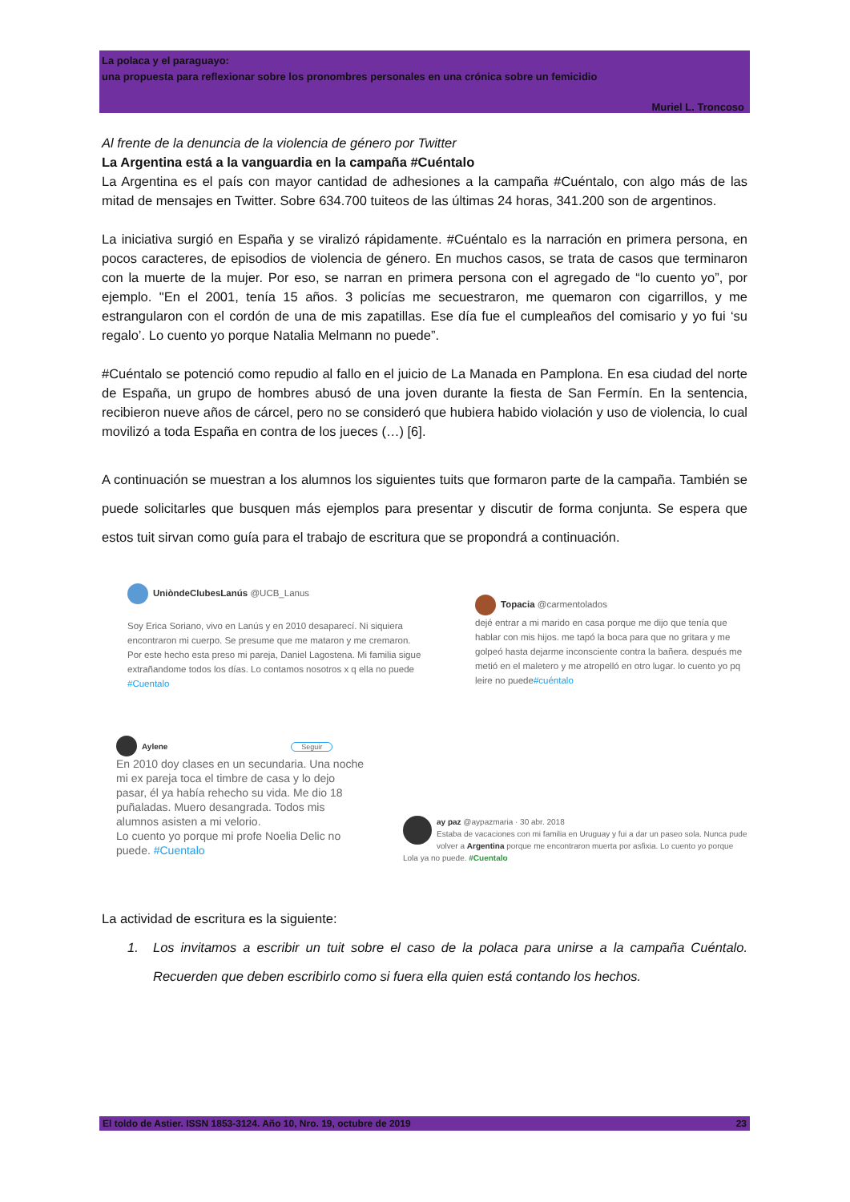La polaca y el paraguayo:
una propuesta para reflexionar sobre los pronombres personales en una crónica sobre un femicidio
Muriel L. Troncoso
Al frente de la denuncia de la violencia de género por Twitter
La Argentina está a la vanguardia en la campaña #Cuéntalo
La Argentina es el país con mayor cantidad de adhesiones a la campaña #Cuéntalo, con algo más de las mitad de mensajes en Twitter. Sobre 634.700 tuiteos de las últimas 24 horas, 341.200 son de argentinos.
La iniciativa surgió en España y se viralizó rápidamente. #Cuéntalo es la narración en primera persona, en pocos caracteres, de episodios de violencia de género. En muchos casos, se trata de casos que terminaron con la muerte de la mujer. Por eso, se narran en primera persona con el agregado de “lo cuento yo”, por ejemplo. "En el 2001, tenía 15 años. 3 policías me secuestraron, me quemaron con cigarrillos, y me estrangularon con el cordón de una de mis zapatillas. Ese día fue el cumpleaños del comisario y yo fui ‘su regalo’. Lo cuento yo porque Natalia Melmann no puede”.
#Cuéntalo se potenció como repudio al fallo en el juicio de La Manada en Pamplona. En esa ciudad del norte de España, un grupo de hombres abusó de una joven durante la fiesta de San Fermín. En la sentencia, recibieron nueve años de cárcel, pero no se consideró que hubiera habido violación y uso de violencia, lo cual movilizó a toda España en contra de los jueces (…) [6].
A continuación se muestran a los alumnos los siguientes tuits que formaron parte de la campaña. También se puede solicitarles que busquen más ejemplos para presentar y discutir de forma conjunta. Se espera que estos tuit sirvan como guía para el trabajo de escritura que se propondrá a continuación.
UniòndeClubesLanús @UCB_Lanus
Soy Erica Soriano, vivo en Lanús y en 2010 desaparecí. Ni siquiera encontraron mi cuerpo. Se presume que me mataron y me cremaron. Por este hecho esta preso mi pareja, Daniel Lagostena. Mi familia sigue extrañandome todos los días. Lo contamos nosotros x q ella no puede #Cuentalo
Topacia @carmentolados
dejé entrar a mi marido en casa porque me dijo que tenía que hablar con mis hijos. me tapó la boca para que no gritara y me golpeó hasta dejarme inconsciente contra la bañera. después me metió en el maletero y me atropelló en otro lugar. lo cuento yo pq leire no puede#cuéntalo
Aylene Seguir
En 2010 doy clases en un secundaria. Una noche mi ex pareja toca el timbre de casa y lo dejo pasar, él ya había rehecho su vida. Me dio 18 puñaladas. Muero desangrada. Todos mis alumnos asisten a mi velorio.
Lo cuento yo porque mi profe Noelia Delic no puede. #Cuentalo
ay paz @aypazmaria · 30 abr. 2018
Estaba de vacaciones con mi familia en Uruguay y fui a dar un paseo sola. Nunca pude volver a Argentina porque me encontraron muerta por asfixia. Lo cuento yo porque Lola ya no puede. #Cuentalo
La actividad de escritura es la siguiente:
1. Los invitamos a escribir un tuit sobre el caso de la polaca para unirse a la campaña Cuéntalo. Recuerden que deben escribirlo como si fuera ella quien está contando los hechos.
El toldo de Astier. ISSN 1853-3124. Año 10, Nro. 19, octubre de 2019 23